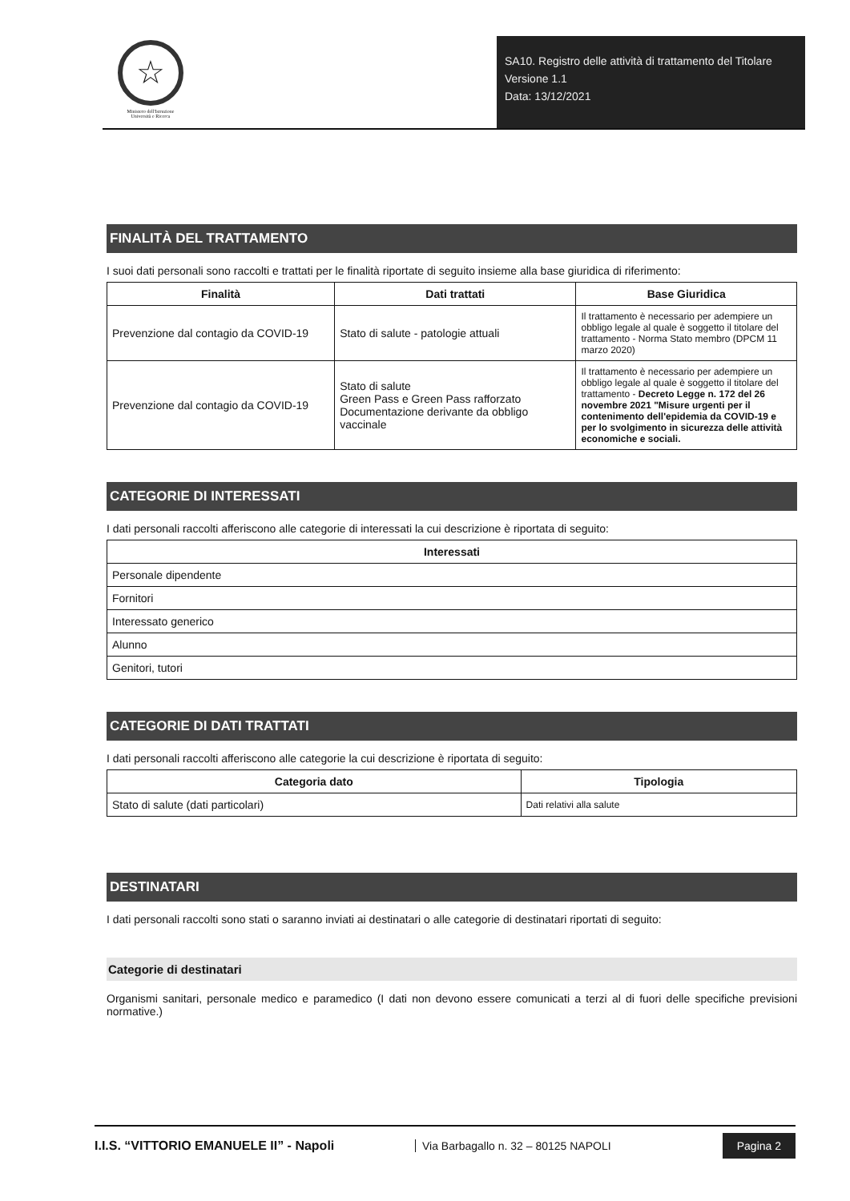☆
Ministero dell'Istruzione
Università e Ricerca
SA10. Registro delle attività di trattamento del Titolare
Versione 1.1
Data: 13/12/2021
FINALITÀ DEL TRATTAMENTO
I suoi dati personali sono raccolti e trattati per le finalità riportate di seguito insieme alla base giuridica di riferimento:
| Finalità | Dati trattati | Base Giuridica |
| --- | --- | --- |
| Prevenzione dal contagio da COVID-19 | Stato di salute - patologie attuali | Il trattamento è necessario per adempiere un obbligo legale al quale è soggetto il titolare del trattamento - Norma Stato membro (DPCM 11 marzo 2020) |
| Prevenzione dal contagio da COVID-19 | Stato di salute Green Pass e Green Pass rafforzato Documentazione derivante da obbligo vaccinale | Il trattamento è necessario per adempiere un obbligo legale al quale è soggetto il titolare del trattamento - Decreto Legge n. 172 del 26 novembre 2021 "Misure urgenti per il contenimento dell'epidemia da COVID-19 e per lo svolgimento in sicurezza delle attività economiche e sociali. |
CATEGORIE DI INTERESSATI
I dati personali raccolti afferiscono alle categorie di interessati la cui descrizione è riportata di seguito:
| Interessati |
| --- |
| Personale dipendente |
| Fornitori |
| Interessato generico |
| Alunno |
| Genitori, tutori |
CATEGORIE DI DATI TRATTATI
I dati personali raccolti afferiscono alle categorie la cui descrizione è riportata di seguito:
| Categoria dato | Tipologia |
| --- | --- |
| Stato di salute (dati particolari) | Dati relativi alla salute |
DESTINATARI
I dati personali raccolti sono stati o saranno inviati ai destinatari o alle categorie di destinatari riportati di seguito:
Categorie di destinatari
Organismi sanitari, personale medico e paramedico (I dati non devono essere comunicati a terzi al di fuori delle specifiche previsioni normative.)
I.I.S. “VITTORIO EMANUELE II” - Napoli
Via Barbagallo n. 32 – 80125 NAPOLI
Pagina 2